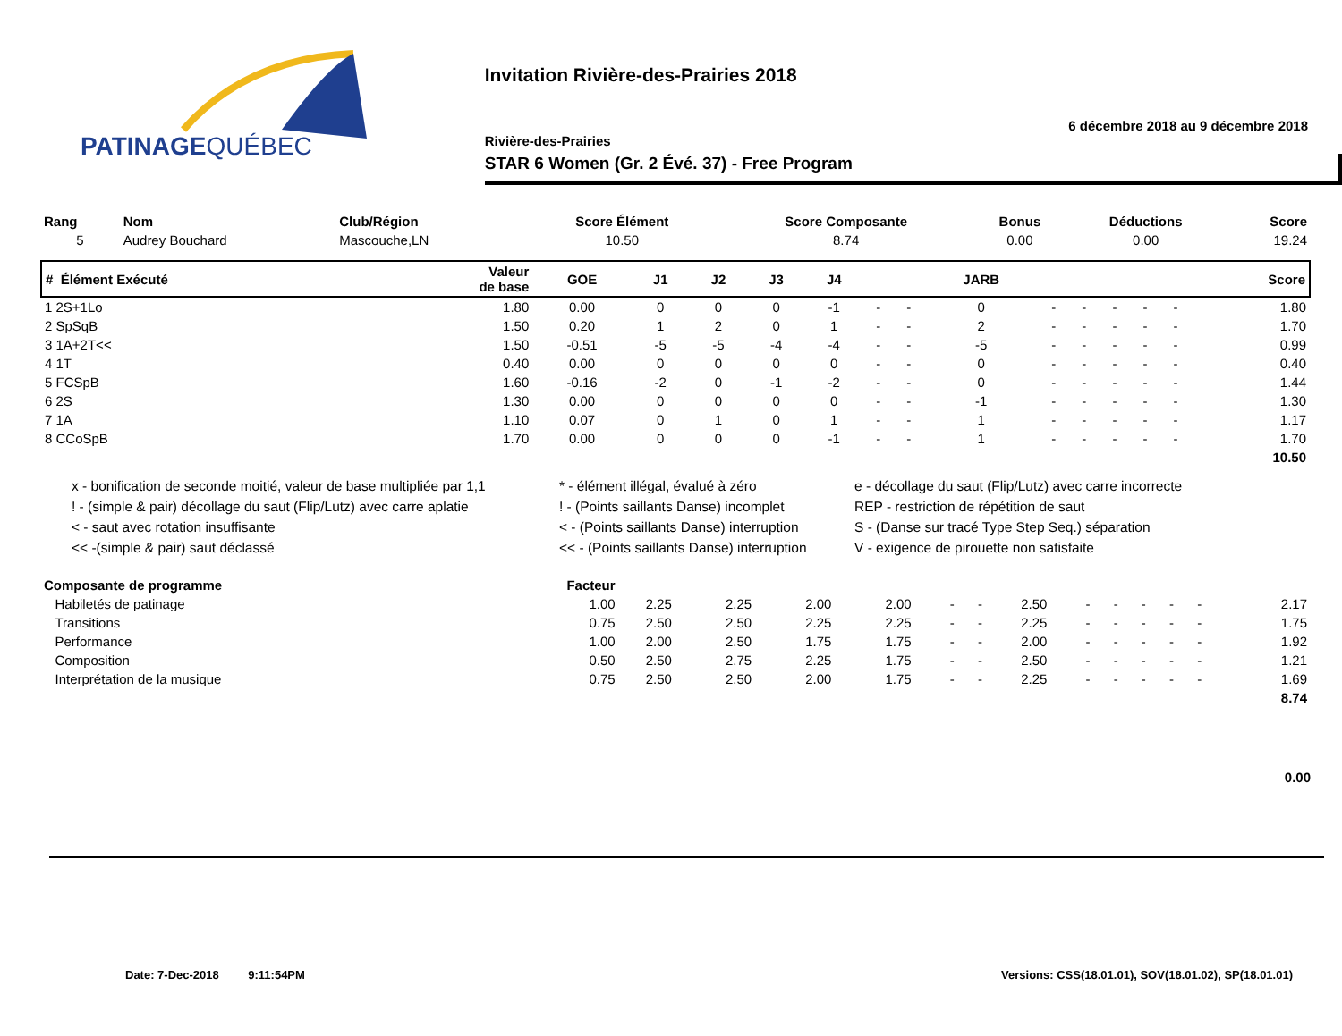PATINAGEQUÉBEC
Invitation Rivière-des-Prairies 2018
6 décembre 2018 au 9 décembre 2018
Rivière-des-Prairies
STAR 6 Women (Gr. 2 Évé. 37) - Free Program
| Rang | Nom | Club/Région | Score Élément | Score Composante | Bonus | Déductions | Score |
| --- | --- | --- | --- | --- | --- | --- | --- |
| 5 | Audrey Bouchard | Mascouche,LN | 10.50 | 8.74 | 0.00 | 0.00 | 19.24 |
| # Élément Exécuté | Valeur de base | GOE | J1 | J2 | J3 | J4 | | | JARB | | | | | | Score |
| --- | --- | --- | --- | --- | --- | --- | --- | --- | --- | --- | --- | --- | --- | --- | --- |
| 1 2S+1Lo | 1.80 | 0.00 | 0 | 0 | 0 | -1 | - | - | 0 | - | - | - | - | - | 1.80 |
| 2 SpSqB | 1.50 | 0.20 | 1 | 2 | 0 | 1 | - | - | 2 | - | - | - | - | - | 1.70 |
| 3 1A+2T<< | 1.50 | -0.51 | -5 | -5 | -4 | -4 | - | - | -5 | - | - | - | - | - | 0.99 |
| 4 1T | 0.40 | 0.00 | 0 | 0 | 0 | 0 | - | - | 0 | - | - | - | - | - | 0.40 |
| 5 FCSpB | 1.60 | -0.16 | -2 | 0 | -1 | -2 | - | - | 0 | - | - | - | - | - | 1.44 |
| 6 2S | 1.30 | 0.00 | 0 | 0 | 0 | 0 | - | - | -1 | - | - | - | - | - | 1.30 |
| 7 1A | 1.10 | 0.07 | 0 | 1 | 0 | 1 | - | - | 1 | - | - | - | - | - | 1.17 |
| 8 CCoSpB | 1.70 | 0.00 | 0 | 0 | 0 | -1 | - | - | 1 | - | - | - | - | - | 1.70 |
| 10.50 | | | | | | | | | | | | | | | |
x - bonification de seconde moitié, valeur de base multipliée par 1,1
* - élément illégal, évalué à zéro
e - décollage du saut (Flip/Lutz) avec carre incorrecte
! - (simple & pair) décollage du saut (Flip/Lutz) avec carre aplatie
! - (Points saillants Danse) incomplet
REP - restriction de répétition de saut
< - saut avec rotation insuffisante
< - (Points saillants Danse) interruption
S - (Danse sur tracé Type Step Seq.) séparation
<< -(simple & pair) saut déclassé
<< - (Points saillants Danse) interruption
V - exigence de pirouette non satisfaite
| Composante de programme | Facteur | | | | | | | | | | | | | | |
| --- | --- | --- | --- | --- | --- | --- | --- | --- | --- | --- | --- | --- | --- | --- | --- |
| Habiletés de patinage | 1.00 | 2.25 | 2.25 | 2.00 | 2.00 | - | - | 2.50 | - | - | - | - | - | | 2.17 |
| Transitions | 0.75 | 2.50 | 2.50 | 2.25 | 2.25 | - | - | 2.25 | - | - | - | - | - | | 1.75 |
| Performance | 1.00 | 2.00 | 2.50 | 1.75 | 1.75 | - | - | 2.00 | - | - | - | - | - | | 1.92 |
| Composition | 0.50 | 2.50 | 2.75 | 2.25 | 1.75 | - | - | 2.50 | - | - | - | - | - | | 1.21 |
| Interprétation de la musique | 0.75 | 2.50 | 2.50 | 2.00 | 1.75 | - | - | 2.25 | - | - | - | - | - | | 1.69 |
| 8.74 | | | | | | | | | | | | | | | |
0.00
Date: 7-Dec-2018 9:11:54PM Versions: CSS(18.01.01), SOV(18.01.02), SP(18.01.01)